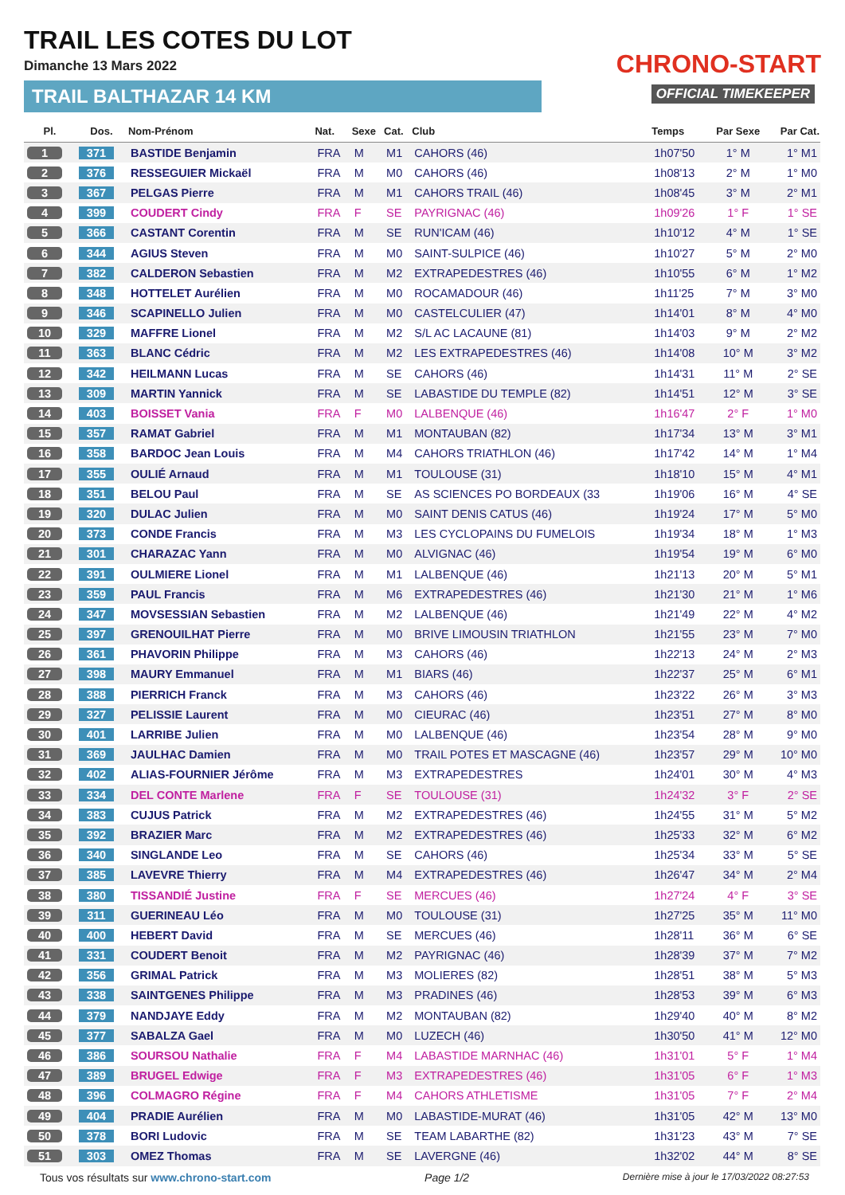TRAIL LES COTES DU LOT
Dimanche 13 Mars 2022
TRAIL BALTHAZAR 14 KM
CHRONO-START
OFFICIAL TIMEKEEPER
| Pl. | Dos. | Nom-Prénom | Nat. | Sexe | Cat. | Club | Temps | Par Sexe | Par Cat. |
| --- | --- | --- | --- | --- | --- | --- | --- | --- | --- |
| 1 | 371 | BASTIDE Benjamin | FRA | M | M1 | CAHORS (46) | 1h07'50 | 1° M | 1° M1 |
| 2 | 376 | RESSEGUIER Mickaël | FRA | M | M0 | CAHORS (46) | 1h08'13 | 2° M | 1° M0 |
| 3 | 367 | PELGAS Pierre | FRA | M | M1 | CAHORS TRAIL (46) | 1h08'45 | 3° M | 2° M1 |
| 4 | 399 | COUDERT Cindy | FRA | F | SE | PAYRIGNAC (46) | 1h09'26 | 1° F | 1° SE |
| 5 | 366 | CASTANT Corentin | FRA | M | SE | RUN'ICAM (46) | 1h10'12 | 4° M | 1° SE |
| 6 | 344 | AGIUS Steven | FRA | M | M0 | SAINT-SULPICE (46) | 1h10'27 | 5° M | 2° M0 |
| 7 | 382 | CALDERON Sebastien | FRA | M | M2 | EXTRAPEDESTRES (46) | 1h10'55 | 6° M | 1° M2 |
| 8 | 348 | HOTTELET Aurélien | FRA | M | M0 | ROCAMADOUR (46) | 1h11'25 | 7° M | 3° M0 |
| 9 | 346 | SCAPINELLO Julien | FRA | M | M0 | CASTELCULIER (47) | 1h14'01 | 8° M | 4° M0 |
| 10 | 329 | MAFFRE Lionel | FRA | M | M2 | S/L AC LACAUNE (81) | 1h14'03 | 9° M | 2° M2 |
| 11 | 363 | BLANC Cédric | FRA | M | M2 | LES EXTRAPEDESTRES (46) | 1h14'08 | 10° M | 3° M2 |
| 12 | 342 | HEILMANN Lucas | FRA | M | SE | CAHORS (46) | 1h14'31 | 11° M | 2° SE |
| 13 | 309 | MARTIN Yannick | FRA | M | SE | LABASTIDE DU TEMPLE (82) | 1h14'51 | 12° M | 3° SE |
| 14 | 403 | BOISSET Vania | FRA | F | M0 | LALBENQUE (46) | 1h16'47 | 2° F | 1° M0 |
| 15 | 357 | RAMAT Gabriel | FRA | M | M1 | MONTAUBAN (82) | 1h17'34 | 13° M | 3° M1 |
| 16 | 358 | BARDOC Jean Louis | FRA | M | M4 | CAHORS TRIATHLON (46) | 1h17'42 | 14° M | 1° M4 |
| 17 | 355 | OULIÉ Arnaud | FRA | M | M1 | TOULOUSE (31) | 1h18'10 | 15° M | 4° M1 |
| 18 | 351 | BELOU Paul | FRA | M | SE | AS SCIENCES PO BORDEAUX (33 | 1h19'06 | 16° M | 4° SE |
| 19 | 320 | DULAC Julien | FRA | M | M0 | SAINT DENIS CATUS (46) | 1h19'24 | 17° M | 5° M0 |
| 20 | 373 | CONDE Francis | FRA | M | M3 | LES CYCLOPAINS DU FUMELOIS | 1h19'34 | 18° M | 1° M3 |
| 21 | 301 | CHARAZAC Yann | FRA | M | M0 | ALVIGNAC (46) | 1h19'54 | 19° M | 6° M0 |
| 22 | 391 | OULMIERE Lionel | FRA | M | M1 | LALBENQUE (46) | 1h21'13 | 20° M | 5° M1 |
| 23 | 359 | PAUL Francis | FRA | M | M6 | EXTRAPEDESTRES (46) | 1h21'30 | 21° M | 1° M6 |
| 24 | 347 | MOVSESSIAN Sebastien | FRA | M | M2 | LALBENQUE (46) | 1h21'49 | 22° M | 4° M2 |
| 25 | 397 | GRENOUILHAT Pierre | FRA | M | M0 | BRIVE LIMOUSIN TRIATHLON | 1h21'55 | 23° M | 7° M0 |
| 26 | 361 | PHAVORIN Philippe | FRA | M | M3 | CAHORS (46) | 1h22'13 | 24° M | 2° M3 |
| 27 | 398 | MAURY Emmanuel | FRA | M | M1 | BIARS (46) | 1h22'37 | 25° M | 6° M1 |
| 28 | 388 | PIERRICH Franck | FRA | M | M3 | CAHORS (46) | 1h23'22 | 26° M | 3° M3 |
| 29 | 327 | PELISSIE Laurent | FRA | M | M0 | CIEURAC (46) | 1h23'51 | 27° M | 8° M0 |
| 30 | 401 | LARRIBE Julien | FRA | M | M0 | LALBENQUE (46) | 1h23'54 | 28° M | 9° M0 |
| 31 | 369 | JAULHAC Damien | FRA | M | M0 | TRAIL POTES ET MASCAGNE (46) | 1h23'57 | 29° M | 10° M0 |
| 32 | 402 | ALIAS-FOURNIER Jérôme | FRA | M | M3 | EXTRAPEDESTRES | 1h24'01 | 30° M | 4° M3 |
| 33 | 334 | DEL CONTE Marlene | FRA | F | SE | TOULOUSE (31) | 1h24'32 | 3° F | 2° SE |
| 34 | 383 | CUJUS Patrick | FRA | M | M2 | EXTRAPEDESTRES (46) | 1h24'55 | 31° M | 5° M2 |
| 35 | 392 | BRAZIER Marc | FRA | M | M2 | EXTRAPEDESTRES (46) | 1h25'33 | 32° M | 6° M2 |
| 36 | 340 | SINGLANDE Leo | FRA | M | SE | CAHORS (46) | 1h25'34 | 33° M | 5° SE |
| 37 | 385 | LAVEVRE Thierry | FRA | M | M4 | EXTRAPEDESTRES (46) | 1h26'47 | 34° M | 2° M4 |
| 38 | 380 | TISSANDIÉ Justine | FRA | F | SE | MERCUES (46) | 1h27'24 | 4° F | 3° SE |
| 39 | 311 | GUERINEAU Léo | FRA | M | M0 | TOULOUSE (31) | 1h27'25 | 35° M | 11° M0 |
| 40 | 400 | HEBERT David | FRA | M | SE | MERCUES (46) | 1h28'11 | 36° M | 6° SE |
| 41 | 331 | COUDERT Benoit | FRA | M | M2 | PAYRIGNAC (46) | 1h28'39 | 37° M | 7° M2 |
| 42 | 356 | GRIMAL Patrick | FRA | M | M3 | MOLIERES (82) | 1h28'51 | 38° M | 5° M3 |
| 43 | 338 | SAINTGENES Philippe | FRA | M | M3 | PRADINES (46) | 1h28'53 | 39° M | 6° M3 |
| 44 | 379 | NANDJAYE Eddy | FRA | M | M2 | MONTAUBAN (82) | 1h29'40 | 40° M | 8° M2 |
| 45 | 377 | SABALZA Gael | FRA | M | M0 | LUZECH (46) | 1h30'50 | 41° M | 12° M0 |
| 46 | 386 | SOURSOU Nathalie | FRA | F | M4 | LABASTIDE MARNHAC (46) | 1h31'01 | 5° F | 1° M4 |
| 47 | 389 | BRUGEL Edwige | FRA | F | M3 | EXTRAPEDESTRES (46) | 1h31'05 | 6° F | 1° M3 |
| 48 | 396 | COLMAGRO Régine | FRA | F | M4 | CAHORS ATHLETISME | 1h31'05 | 7° F | 2° M4 |
| 49 | 404 | PRADIE Aurélien | FRA | M | M0 | LABASTIDE-MURAT (46) | 1h31'05 | 42° M | 13° M0 |
| 50 | 378 | BORI Ludovic | FRA | M | SE | TEAM LABARTHE (82) | 1h31'23 | 43° M | 7° SE |
| 51 | 303 | OMEZ Thomas | FRA | M | SE | LAVERGNE (46) | 1h32'02 | 44° M | 8° SE |
Tous vos résultats sur www.chrono-start.com Page 1/2 Dernière mise à jour le 17/03/2022 08:27:53